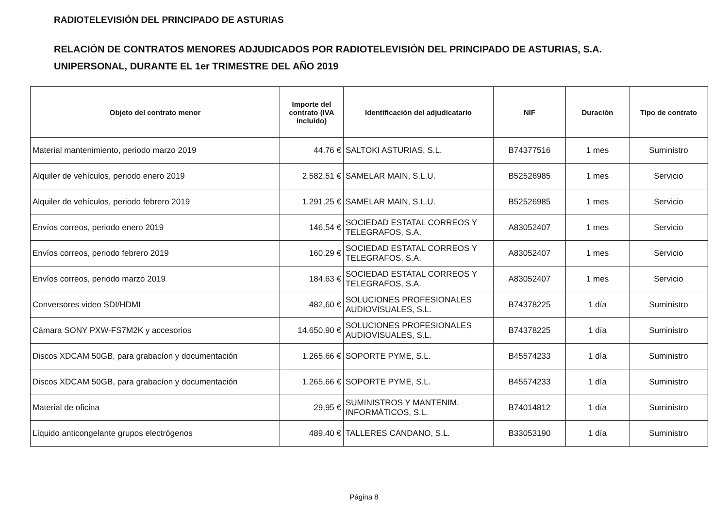RADIOTELEVISIÓN DEL PRINCIPADO DE ASTURIAS
RELACIÓN DE CONTRATOS MENORES ADJUDICADOS POR RADIOTELEVISIÓN DEL PRINCIPADO DE ASTURIAS, S.A.
UNIPERSONAL, DURANTE EL 1er TRIMESTRE DEL AÑO 2019
| Objeto del contrato menor | Importe del contrato (IVA incluido) | Identificación del adjudicatario | NIF | Duración | Tipo de contrato |
| --- | --- | --- | --- | --- | --- |
| Material mantenimiento, periodo marzo 2019 | 44,76 € | SALTOKI ASTURIAS, S.L. | B74377516 | 1 mes | Suministro |
| Alquiler de vehículos, periodo enero 2019 | 2.582,51 € | SAMELAR MAIN, S.L.U. | B52526985 | 1 mes | Servicio |
| Alquiler de vehículos, periodo febrero 2019 | 1.291,25 € | SAMELAR MAIN, S.L.U. | B52526985 | 1 mes | Servicio |
| Envíos correos, periodo enero 2019 | 146,54 € | SOCIEDAD ESTATAL CORREOS Y TELEGRAFOS, S.A. | A83052407 | 1 mes | Servicio |
| Envíos correos, periodo febrero 2019 | 160,29 € | SOCIEDAD ESTATAL CORREOS Y TELEGRAFOS, S.A. | A83052407 | 1 mes | Servicio |
| Envíos correos, periodo marzo 2019 | 184,63 € | SOCIEDAD ESTATAL CORREOS Y TELEGRAFOS, S.A. | A83052407 | 1 mes | Servicio |
| Conversores video SDI/HDMI | 482,60 € | SOLUCIONES PROFESIONALES AUDIOVISUALES, S.L. | B74378225 | 1 día | Suministro |
| Cámara SONY PXW-FS7M2K y accesorios | 14.650,90 € | SOLUCIONES PROFESIONALES AUDIOVISUALES, S.L. | B74378225 | 1 día | Suministro |
| Discos XDCAM 50GB, para grabacíon y documentación | 1.265,66 € | SOPORTE PYME, S.L. | B45574233 | 1 día | Suministro |
| Discos XDCAM 50GB, para grabacíon y documentación | 1.265,66 € | SOPORTE PYME, S.L. | B45574233 | 1 día | Suministro |
| Material de oficina | 29,95 € | SUMINISTROS Y MANTENIM. INFORMÁTICOS, S.L. | B74014812 | 1 día | Suministro |
| Líquido anticongelante grupos electrógenos | 489,40 € | TALLERES CANDANO, S.L. | B33053190 | 1 día | Suministro |
Página 8